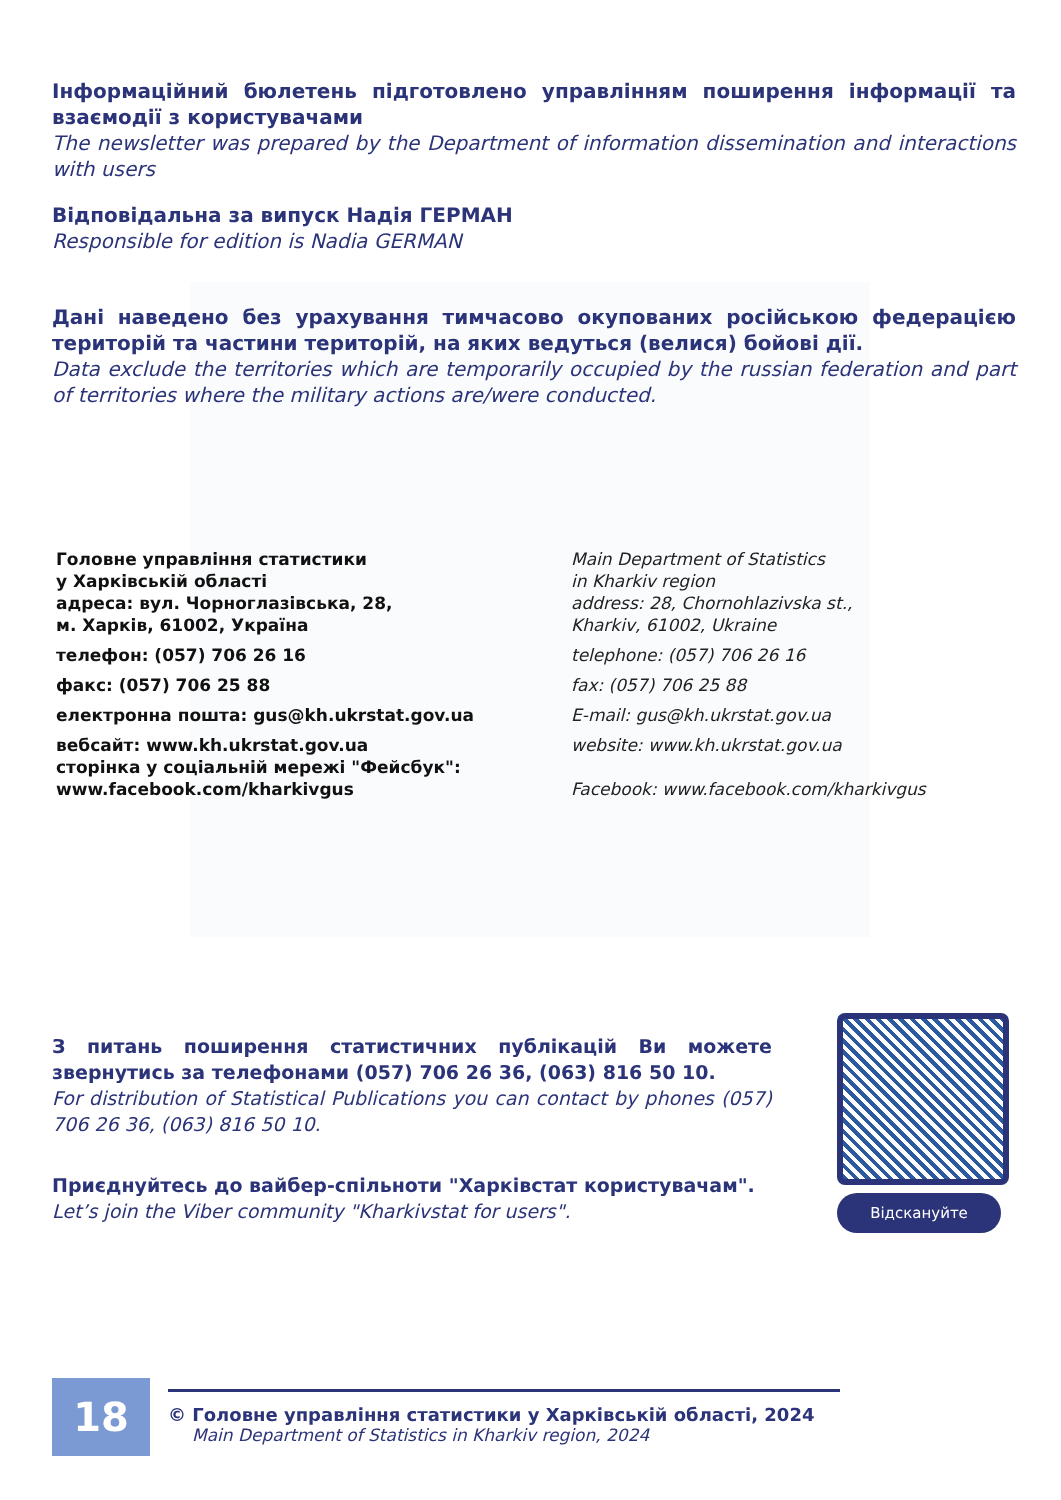Інформаційний бюлетень підготовлено управлінням поширення інформації та взаємодії з користувачами
The newsletter was prepared by the Department of information dissemination and interactions with users
Відповідальна за випуск Надія ГЕРМАН
Responsible for edition is Nadia GERMAN
Дані наведено без урахування тимчасово окупованих російською федерацією територій та частини територій, на яких ведуться (велися) бойові дії.
Data exclude the territories which are temporarily occupied by the russian federation and part of territories where the military actions are/were conducted.
Головне управління статистики
у Харківській області
адреса: вул. Чорноглазівська, 28,
м. Харків, 61002, Україна
телефон: (057) 706 26 16
факс: (057) 706 25 88
електронна пошта: gus@kh.ukrstat.gov.ua
вебсайт: www.kh.ukrstat.gov.ua
сторінка у соціальній мережі "Фейсбук":
www.facebook.com/kharkivgus
Main Department of Statistics
in Kharkiv region
address: 28, Chornohlazivska st.,
Kharkiv, 61002, Ukraine
telephone: (057) 706 26 16
fax: (057) 706 25 88
E-mail: gus@kh.ukrstat.gov.ua
website: www.kh.ukrstat.gov.ua
Facebook: www.facebook.com/kharkivgus
З питань поширення статистичних публікацій Ви можете звернутись за телефонами (057) 706 26 36, (063) 816 50 10.
For distribution of Statistical Publications you can contact by phones (057) 706 26 36, (063) 816 50 10.
Приєднуйтесь до вайбер-спільноти "Харківстат користувачам".
Let’s join the Viber community "Kharkivstat for users".
Відскануйте
18
© Головне управління статистики у Харківській області, 2024
Main Department of Statistics in Kharkiv region, 2024